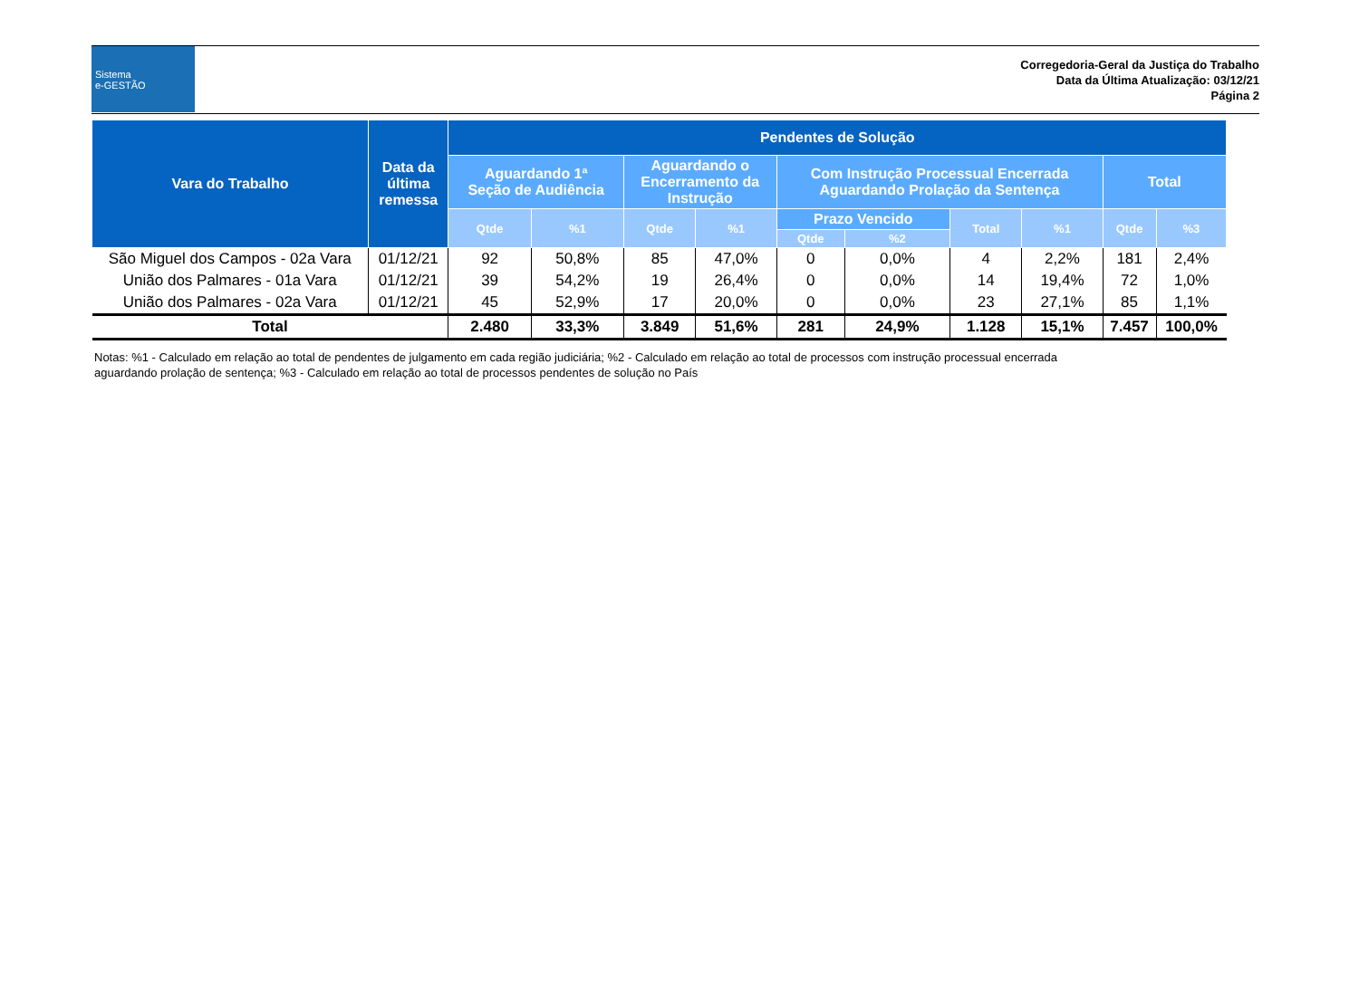Sistema
e-GESTÃO
Corregedoria-Geral da Justiça do Trabalho
Data da Última Atualização: 03/12/21
Página 2
| Vara do Trabalho | Data da última remessa | Pendentes de Solução | | | | | | | | | |
| --- | --- | --- | --- | --- | --- | --- | --- | --- | --- | --- | --- |
| | | Aguardando 1ª Seção de Audiência | | Aguardando o Encerramento da Instrução | | Com Instrução Processual Encerrada Aguardando Prolação da Sentença | | | | Total | |
| | | Qtde | %1 | Qtde | %1 | Prazo Vencido | | Total | %1 | Qtde | %3 |
| | | | | | | Qtde | %2 | | | | |
| São Miguel dos Campos - 02a Vara | 01/12/21 | 92 | 50,8% | 85 | 47,0% | 0 | 0,0% | 4 | 2,2% | 181 | 2,4% |
| União dos Palmares - 01a Vara | 01/12/21 | 39 | 54,2% | 19 | 26,4% | 0 | 0,0% | 14 | 19,4% | 72 | 1,0% |
| União dos Palmares - 02a Vara | 01/12/21 | 45 | 52,9% | 17 | 20,0% | 0 | 0,0% | 23 | 27,1% | 85 | 1,1% |
| Total | | 2.480 | 33,3% | 3.849 | 51,6% | 281 | 24,9% | 1.128 | 15,1% | 7.457 | 100,0% |
Notas: %1 - Calculado em relação ao total de pendentes de julgamento em cada região judiciária; %2 - Calculado em relação ao total de processos com instrução processual encerrada aguardando prolação de sentença; %3 - Calculado em relação ao total de processos pendentes de solução no País